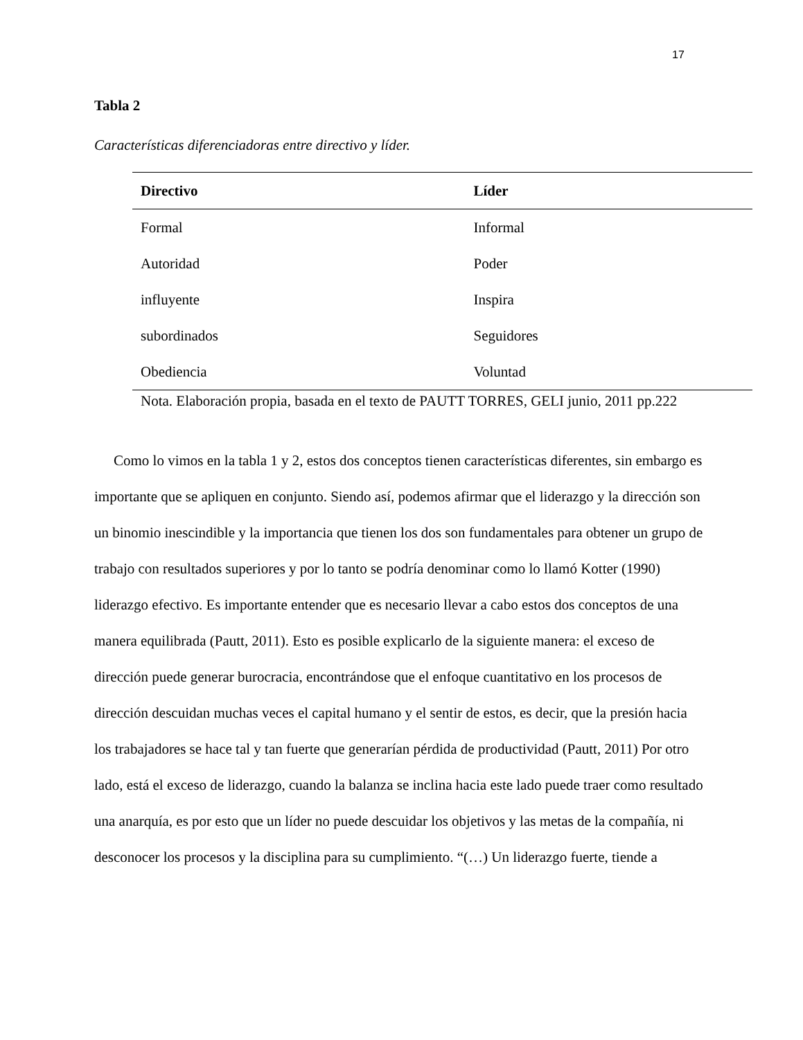17
Tabla 2
Características diferenciadoras entre directivo y líder.
| Directivo | Líder |
| --- | --- |
| Formal | Informal |
| Autoridad | Poder |
| influyente | Inspira |
| subordinados | Seguidores |
| Obediencia | Voluntad |
Nota. Elaboración propia, basada en el texto de PAUTT TORRES, GELI junio, 2011 pp.222
Como lo vimos en la tabla 1 y 2, estos dos conceptos tienen características diferentes, sin embargo es importante que se apliquen en conjunto. Siendo así, podemos afirmar que el liderazgo y la dirección son un binomio inescindible y la importancia que tienen los dos son fundamentales para obtener un grupo de trabajo con resultados superiores y por lo tanto se podría denominar como lo llamó Kotter (1990) liderazgo efectivo. Es importante entender que es necesario llevar a cabo estos dos conceptos de una manera equilibrada (Pautt, 2011). Esto es posible explicarlo de la siguiente manera: el exceso de dirección puede generar burocracia, encontrándose que el enfoque cuantitativo en los procesos de dirección descuidan muchas veces el capital humano y el sentir de estos, es decir, que la presión hacia los trabajadores se hace tal y tan fuerte que generarían pérdida de productividad (Pautt, 2011) Por otro lado, está el exceso de liderazgo, cuando la balanza se inclina hacia este lado puede traer como resultado una anarquía, es por esto que un líder no puede descuidar los objetivos y las metas de la compañía, ni desconocer los procesos y la disciplina para su cumplimiento. “(…) Un liderazgo fuerte, tiende a